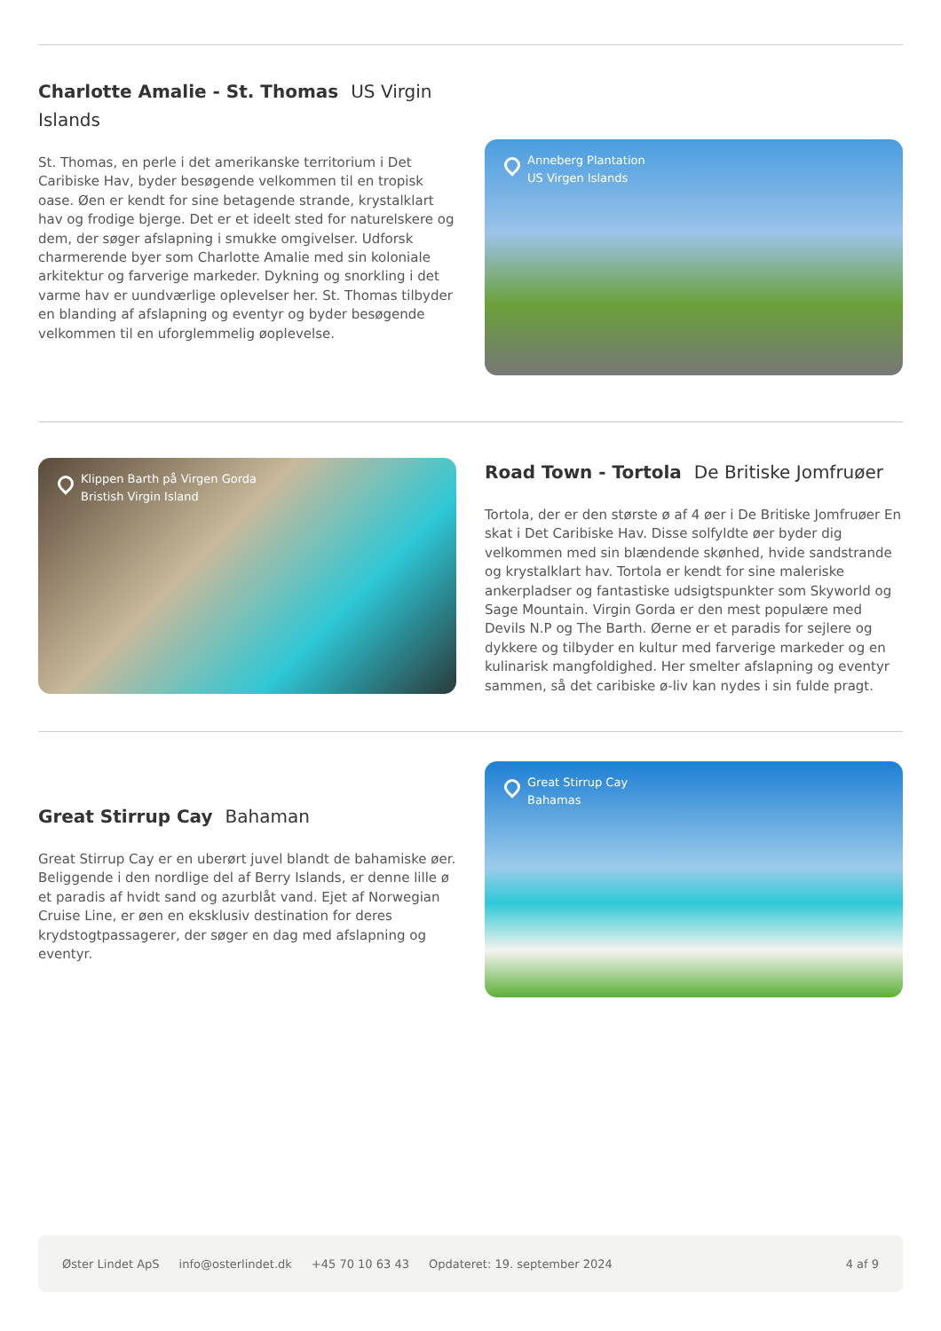Charlotte Amalie - St. Thomas US Virgin Islands
St. Thomas, en perle i det amerikanske territorium i Det Caribiske Hav, byder besøgende velkommen til en tropisk oase. Øen er kendt for sine betagende strande, krystalklart hav og frodige bjerge. Det er et ideelt sted for naturelskere og dem, der søger afslapning i smukke omgivelser. Udforsk charmerende byer som Charlotte Amalie med sin koloniale arkitektur og farverige markeder. Dykning og snorkling i det varme hav er uundværlige oplevelser her. St. Thomas tilbyder en blanding af afslapning og eventyr og byder besøgende velkommen til en uforglemmelig øoplevelse.
Anneberg Plantation
US Virgen Islands
Klippen Barth på Virgen Gorda
Bristish Virgin Island
Road Town - Tortola De Britiske Jomfruøer
Tortola, der er den største ø af 4 øer i De Britiske Jomfruøer En skat i Det Caribiske Hav. Disse solfyldte øer byder dig velkommen med sin blændende skønhed, hvide sandstrande og krystalklart hav. Tortola er kendt for sine maleriske ankerpladser og fantastiske udsigtspunkter som Skyworld og Sage Mountain. Virgin Gorda er den mest populære med Devils N.P og The Barth. Øerne er et paradis for sejlere og dykkere og tilbyder en kultur med farverige markeder og en kulinarisk mangfoldighed. Her smelter afslapning og eventyr sammen, så det caribiske ø-liv kan nydes i sin fulde pragt.
Great Stirrup Cay Bahaman
Great Stirrup Cay er en uberørt juvel blandt de bahamiske øer. Beliggende i den nordlige del af Berry Islands, er denne lille ø et paradis af hvidt sand og azurblåt vand. Ejet af Norwegian Cruise Line, er øen en eksklusiv destination for deres krydstogtpassagerer, der søger en dag med afslapning og eventyr.
Great Stirrup Cay
Bahamas
Øster Lindet ApS info@osterlindet.dk +45 70 10 63 43 Opdateret: 19. september 2024 4 af 9